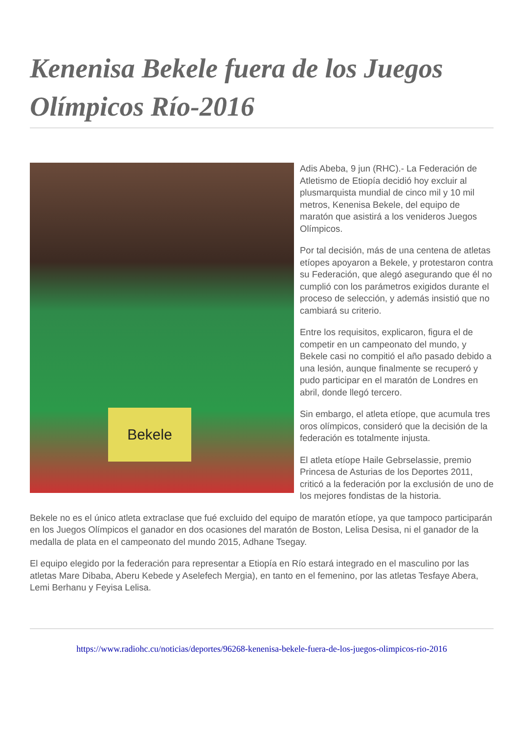Kenenisa Bekele fuera de los Juegos Olímpicos Río-2016
Bekele
Adis Abeba, 9 jun (RHC).- La Federación de Atletismo de Etiopía decidió hoy excluir al plusmarquista mundial de cinco mil y 10 mil metros, Kenenisa Bekele, del equipo de maratón que asistirá a los venideros Juegos Olímpicos.
Por tal decisión, más de una centena de atletas etíopes apoyaron a Bekele, y protestaron contra su Federación, que alegó asegurando que él no cumplió con los parámetros exigidos durante el proceso de selección, y además insistió que no cambiará su criterio.
Entre los requisitos, explicaron, figura el de competir en un campeonato del mundo, y Bekele casi no compitió el año pasado debido a una lesión, aunque finalmente se recuperó y pudo participar en el maratón de Londres en abril, donde llegó tercero.
Sin embargo, el atleta etíope, que acumula tres oros olímpicos, consideró que la decisión de la federación es totalmente injusta.
El atleta etíope Haile Gebrselassie, premio Princesa de Asturias de los Deportes 2011, criticó a la federación por la exclusión de uno de los mejores fondistas de la historia.
Bekele no es el único atleta extraclase que fué excluido del equipo de maratón etíope, ya que tampoco participarán en los Juegos Olímpicos el ganador en dos ocasiones del maratón de Boston, Lelisa Desisa, ni el ganador de la medalla de plata en el campeonato del mundo 2015, Adhane Tsegay.
El equipo elegido por la federación para representar a Etiopía en Río estará integrado en el masculino por las atletas Mare Dibaba, Aberu Kebede y Aselefech Mergia), en tanto en el femenino, por las atletas Tesfaye Abera, Lemi Berhanu y Feyisa Lelisa.
https://www.radiohc.cu/noticias/deportes/96268-kenenisa-bekele-fuera-de-los-juegos-olimpicos-rio-2016